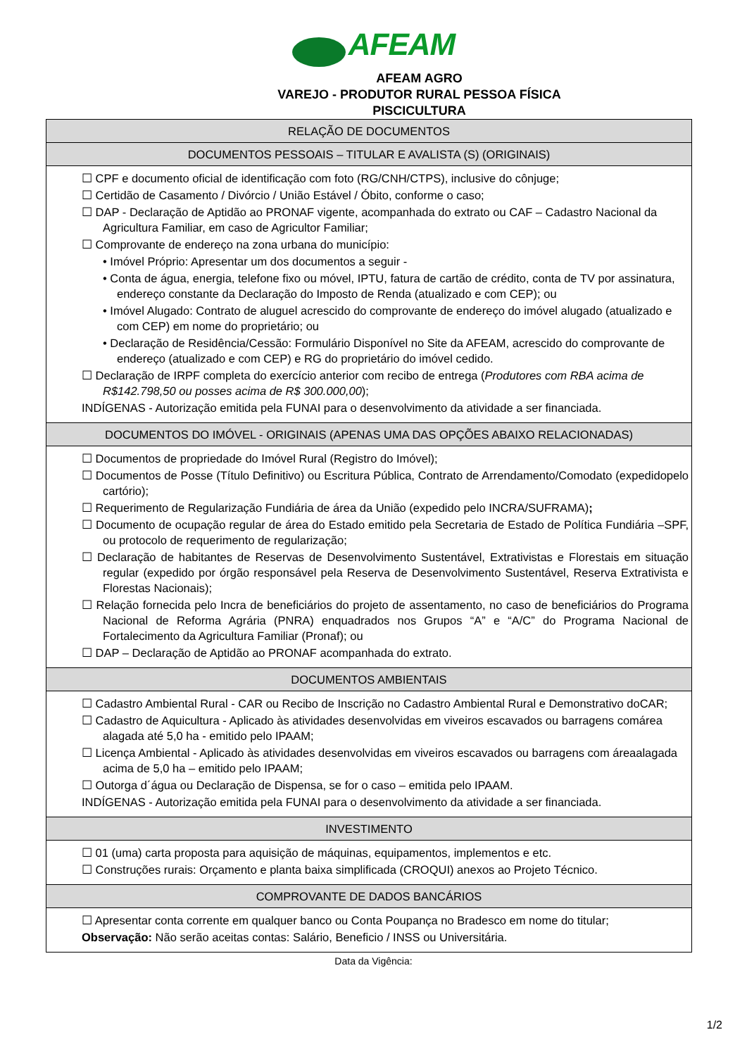AFEAM
AFEAM AGRO
VAREJO - PRODUTOR RURAL PESSOA FÍSICA
PISCICULTURA
| RELAÇÃO DE DOCUMENTOS |
| --- |
| DOCUMENTOS PESSOAIS – TITULAR E AVALISTA (S) (ORIGINAIS) |
| ☐ CPF e documento oficial de identificação com foto (RG/CNH/CTPS), inclusive do cônjuge; ☐ Certidão de Casamento / Divórcio / União Estável / Óbito, conforme o caso; ☐ DAP - Declaração de Aptidão ao PRONAF vigente, acompanhada do extrato ou CAF – Cadastro Nacional da Agricultura Familiar, em caso de Agricultor Familiar; ☐ Comprovante de endereço na zona urbana do município: • Imóvel Próprio: Apresentar um dos documentos a seguir - • Conta de água, energia, telefone fixo ou móvel, IPTU, fatura de cartão de crédito, conta de TV por assinatura, endereço constante da Declaração do Imposto de Renda (atualizado e com CEP); ou • Imóvel Alugado: Contrato de aluguel acrescido do comprovante de endereço do imóvel alugado (atualizado e com CEP) em nome do proprietário; ou • Declaração de Residência/Cessão: Formulário Disponível no Site da AFEAM, acrescido do comprovante de endereço (atualizado e com CEP) e RG do proprietário do imóvel cedido. ☐ Declaração de IRPF completa do exercício anterior com recibo de entrega ( Produtores com RBA acima de R$142.798,50 ou posses acima de R$ 300.000,00 ); INDÍGENAS - Autorização emitida pela FUNAI para o desenvolvimento da atividade a ser financiada. |
| DOCUMENTOS DO IMÓVEL - ORIGINAIS (APENAS UMA DAS OPÇÕES ABAIXO RELACIONADAS) |
| ☐ Documentos de propriedade do Imóvel Rural (Registro do Imóvel); ☐ Documentos de Posse (Título Definitivo) ou Escritura Pública, Contrato de Arrendamento/Comodato (expedidopelo cartório); ☐ Requerimento de Regularização Fundiária de área da União (expedido pelo INCRA/SUFRAMA) ; ☐ Documento de ocupação regular de área do Estado emitido pela Secretaria de Estado de Política Fundiária –SPF, ou protocolo de requerimento de regularização; ☐ Declaração de habitantes de Reservas de Desenvolvimento Sustentável, Extrativistas e Florestais em situação regular (expedido por órgão responsável pela Reserva de Desenvolvimento Sustentável, Reserva Extrativista e Florestas Nacionais); ☐ Relação fornecida pelo Incra de beneficiários do projeto de assentamento, no caso de beneficiários do Programa Nacional de Reforma Agrária (PNRA) enquadrados nos Grupos “A” e “A/C” do Programa Nacional de Fortalecimento da Agricultura Familiar (Pronaf); ou ☐ DAP – Declaração de Aptidão ao PRONAF acompanhada do extrato. |
| DOCUMENTOS AMBIENTAIS |
| ☐ Cadastro Ambiental Rural - CAR ou Recibo de Inscrição no Cadastro Ambiental Rural e Demonstrativo doCAR; ☐ Cadastro de Aquicultura - Aplicado às atividades desenvolvidas em viveiros escavados ou barragens comárea alagada até 5,0 ha - emitido pelo IPAAM; ☐ Licença Ambiental - Aplicado às atividades desenvolvidas em viveiros escavados ou barragens com áreaalagada acima de 5,0 ha – emitido pelo IPAAM; ☐ Outorga d´água ou Declaração de Dispensa, se for o caso – emitida pelo IPAAM. INDÍGENAS - Autorização emitida pela FUNAI para o desenvolvimento da atividade a ser financiada. |
| INVESTIMENTO |
| ☐ 01 (uma) carta proposta para aquisição de máquinas, equipamentos, implementos e etc. ☐ Construções rurais: Orçamento e planta baixa simplificada (CROQUI) anexos ao Projeto Técnico. |
| COMPROVANTE DE DADOS BANCÁRIOS |
| ☐ Apresentar conta corrente em qualquer banco ou Conta Poupança no Bradesco em nome do titular; Observação: Não serão aceitas contas: Salário, Beneficio / INSS ou Universitária. |
Data da Vigência:
1/2